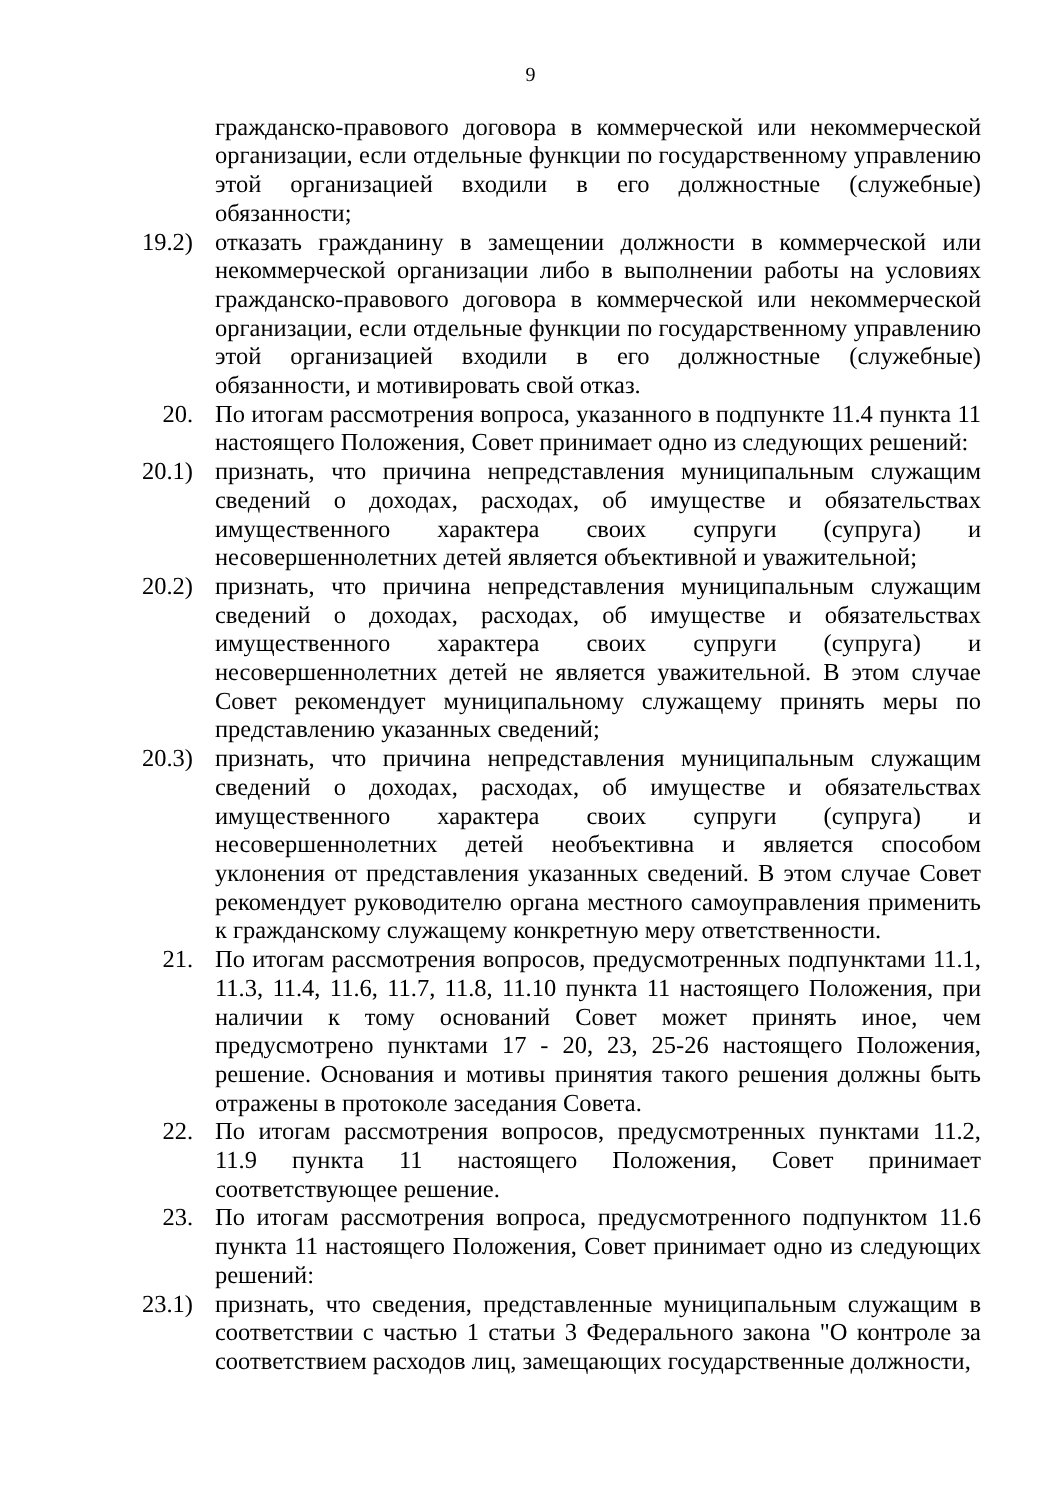9
гражданско-правового договора в коммерческой или некоммерческой организации, если отдельные функции по государственному управлению этой организацией входили в его должностные (служебные) обязанности;
19.2) отказать гражданину в замещении должности в коммерческой или некоммерческой организации либо в выполнении работы на условиях гражданско-правового договора в коммерческой или некоммерческой организации, если отдельные функции по государственному управлению этой организацией входили в его должностные (служебные) обязанности, и мотивировать свой отказ.
20. По итогам рассмотрения вопроса, указанного в подпункте 11.4 пункта 11 настоящего Положения, Совет принимает одно из следующих решений:
20.1) признать, что причина непредставления муниципальным служащим сведений о доходах, расходах, об имуществе и обязательствах имущественного характера своих супруги (супруга) и несовершеннолетних детей является объективной и уважительной;
20.2) признать, что причина непредставления муниципальным служащим сведений о доходах, расходах, об имуществе и обязательствах имущественного характера своих супруги (супруга) и несовершеннолетних детей не является уважительной. В этом случае Совет рекомендует муниципальному служащему принять меры по представлению указанных сведений;
20.3) признать, что причина непредставления муниципальным служащим сведений о доходах, расходах, об имуществе и обязательствах имущественного характера своих супруги (супруга) и несовершеннолетних детей необъективна и является способом уклонения от представления указанных сведений. В этом случае Совет рекомендует руководителю органа местного самоуправления применить к гражданскому служащему конкретную меру ответственности.
21. По итогам рассмотрения вопросов, предусмотренных подпунктами 11.1, 11.3, 11.4, 11.6, 11.7, 11.8, 11.10 пункта 11 настоящего Положения, при наличии к тому оснований Совет может принять иное, чем предусмотрено пунктами 17 - 20, 23, 25-26 настоящего Положения, решение. Основания и мотивы принятия такого решения должны быть отражены в протоколе заседания Совета.
22. По итогам рассмотрения вопросов, предусмотренных пунктами 11.2, 11.9 пункта 11 настоящего Положения, Совет принимает соответствующее решение.
23. По итогам рассмотрения вопроса, предусмотренного подпунктом 11.6 пункта 11 настоящего Положения, Совет принимает одно из следующих решений:
23.1) признать, что сведения, представленные муниципальным служащим в соответствии с частью 1 статьи 3 Федерального закона "О контроле за соответствием расходов лиц, замещающих государственные должности,